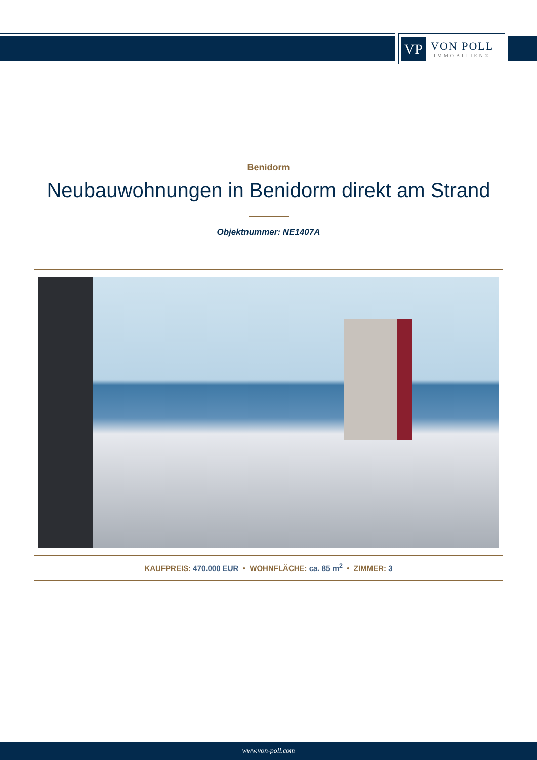VP
VON POLL
IMMOBILIEN®
Benidorm
Neubauwohnungen in Benidorm direkt am Strand
Objektnummer: NE1407A
KAUFPREIS: 470.000 EUR • WOHNFLÄCHE: ca. 85 m<sup>2</sup> • ZIMMER: 3
www.von-poll.com